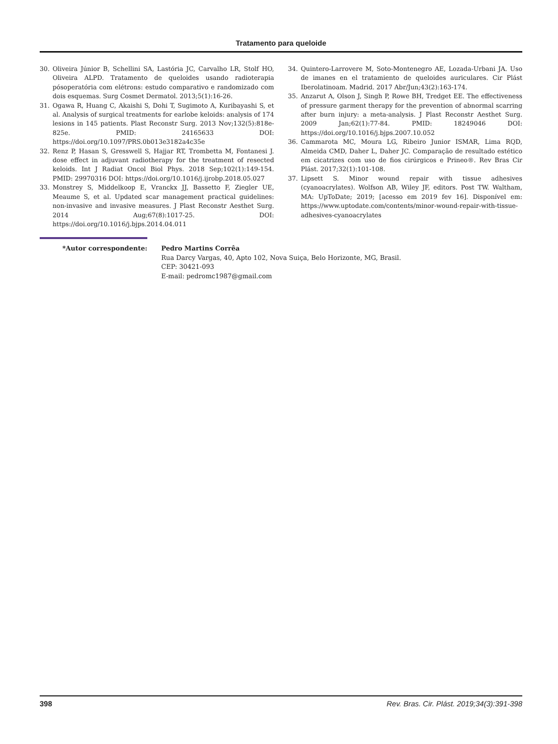Tratamento para queloide
30. Oliveira Júnior B, Schellini SA, Lastória JC, Carvalho LR, Stolf HO, Oliveira ALPD. Tratamento de queloides usando radioterapia pósoperatória com elétrons: estudo comparativo e randomizado com dois esquemas. Surg Cosmet Dermatol. 2013;5(1):16-26.
31. Ogawa R, Huang C, Akaishi S, Dohi T, Sugimoto A, Kuribayashi S, et al. Analysis of surgical treatments for earlobe keloids: analysis of 174 lesions in 145 patients. Plast Reconstr Surg. 2013 Nov;132(5):818e-825e. PMID: 24165633 DOI: https://doi.org/10.1097/PRS.0b013e3182a4c35e
32. Renz P, Hasan S, Gresswell S, Hajjar RT, Trombetta M, Fontanesi J. dose effect in adjuvant radiotherapy for the treatment of resected keloids. Int J Radiat Oncol Biol Phys. 2018 Sep;102(1):149-154. PMID: 29970316 DOI: https://doi.org/10.1016/j.ijrobp.2018.05.027
33. Monstrey S, Middelkoop E, Vranckx JJ, Bassetto F, Ziegler UE, Meaume S, et al. Updated scar management practical guidelines: non-invasive and invasive measures. J Plast Reconstr Aesthet Surg. 2014 Aug;67(8):1017-25. DOI: https://doi.org/10.1016/j.bjps.2014.04.011
34. Quintero-Larrovere M, Soto-Montenegro AE, Lozada-Urbani JA. Uso de imanes en el tratamiento de queloides auriculares. Cir Plást Iberolatinoam. Madrid. 2017 Abr/Jun;43(2):163-174.
35. Anzarut A, Olson J, Singh P, Rowe BH, Tredget EE. The effectiveness of pressure garment therapy for the prevention of abnormal scarring after burn injury: a meta-analysis. J Plast Reconstr Aesthet Surg. 2009 Jan;62(1):77-84. PMID: 18249046 DOI: https://doi.org/10.1016/j.bjps.2007.10.052
36. Cammarota MC, Moura LG, Ribeiro Junior ISMAR, Lima RQD, Almeida CMD, Daher L, Daher JC. Comparação de resultado estético em cicatrizes com uso de fios cirúrgicos e Prineo®. Rev Bras Cir Plást. 2017;32(1):101-108.
37. Lipsett S. Minor wound repair with tissue adhesives (cyanoacrylates). Wolfson AB, Wiley JF, editors. Post TW. Waltham, MA: UpToDate; 2019; [acesso em 2019 fev 16]. Disponível em: https://www.uptodate.com/contents/minor-wound-repair-with-tissue-adhesives-cyanoacrylates
*Autor correspondente: Pedro Martins Corrêa
Rua Darcy Vargas, 40, Apto 102, Nova Suiça, Belo Horizonte, MG, Brasil.
CEP: 30421-093
E-mail: pedromc1987@gmail.com
398 Rev. Bras. Cir. Plást. 2019;34(3):391-398